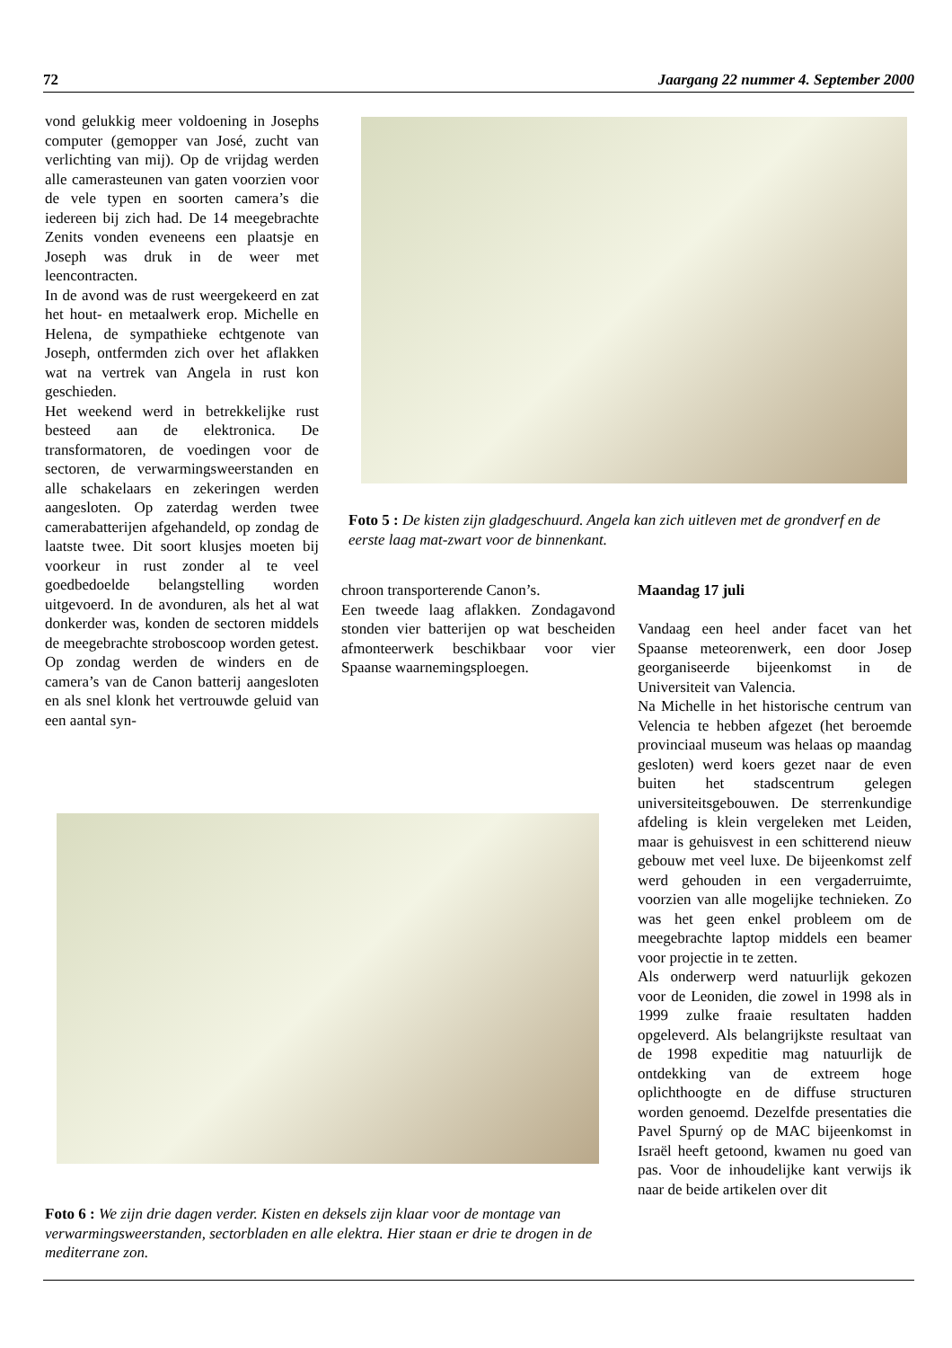72 Jaargang 22 nummer 4. September 2000
vond gelukkig meer voldoening in Josephs computer (gemopper van José, zucht van verlichting van mij). Op de vrijdag werden alle camerasteunen van gaten voorzien voor de vele typen en soorten camera’s die iedereen bij zich had. De 14 meegebrachte Zenits vonden eveneens een plaatsje en Joseph was druk in de weer met leencontracten.
In de avond was de rust weergekeerd en zat het hout- en metaalwerk erop. Michelle en Helena, de sympathieke echtgenote van Joseph, ontfermden zich over het aflakken wat na vertrek van Angela in rust kon geschieden.
Het weekend werd in betrekkelijke rust besteed aan de elektronica. De transformatoren, de voedingen voor de sectoren, de verwarmingsweerstanden en alle schakelaars en zekeringen werden aangesloten. Op zaterdag werden twee camerabatterijen afgehandeld, op zondag de laatste twee. Dit soort klusjes moeten bij voorkeur in rust zonder al te veel goedbedoelde belangstelling worden uitgevoerd. In de avonduren, als het al wat donkerder was, konden de sectoren middels de meegebrachte stroboscoop worden getest. Op zondag werden de winders en de camera’s van de Canon batterij aangesloten en als snel klonk het vertrouwde geluid van een aantal syn-
Foto 5 : De kisten zijn gladgeschuurd. Angela kan zich uitleven met de grondverf en de eerste laag mat-zwart voor de binnenkant.
chroon transporterende Canon’s.
Een tweede laag aflakken. Zondagavond stonden vier batterijen op wat bescheiden afmonteerwerk beschikbaar voor vier Spaanse waarnemingsploegen.
Maandag 17 juli
Vandaag een heel ander facet van het Spaanse meteorenwerk, een door Josep georganiseerde bijeenkomst in de Universiteit van Valencia.
Na Michelle in het historische centrum van Velencia te hebben afgezet (het beroemde provinciaal museum was helaas op maandag gesloten) werd koers gezet naar de even buiten het stadscentrum gelegen universiteitsgebouwen. De sterrenkundige afdeling is klein vergeleken met Leiden, maar is gehuisvest in een schitterend nieuw gebouw met veel luxe. De bijeenkomst zelf werd gehouden in een vergaderruimte, voorzien van alle mogelijke technieken. Zo was het geen enkel probleem om de meegebrachte laptop middels een beamer voor projectie in te zetten.
Als onderwerp werd natuurlijk gekozen voor de Leoniden, die zowel in 1998 als in 1999 zulke fraaie resultaten hadden opgeleverd. Als belangrijkste resultaat van de 1998 expeditie mag natuurlijk de ontdekking van de extreem hoge oplichthoogte en de diffuse structuren worden genoemd. Dezelfde presentaties die Pavel Spurný op de MAC bijeenkomst in Israël heeft getoond, kwamen nu goed van pas. Voor de inhoudelijke kant verwijs ik naar de beide artikelen over dit
Foto 6 : We zijn drie dagen verder. Kisten en deksels zijn klaar voor de montage van verwarmingsweerstanden, sectorbladen en alle elektra. Hier staan er drie te drogen in de mediterrane zon.